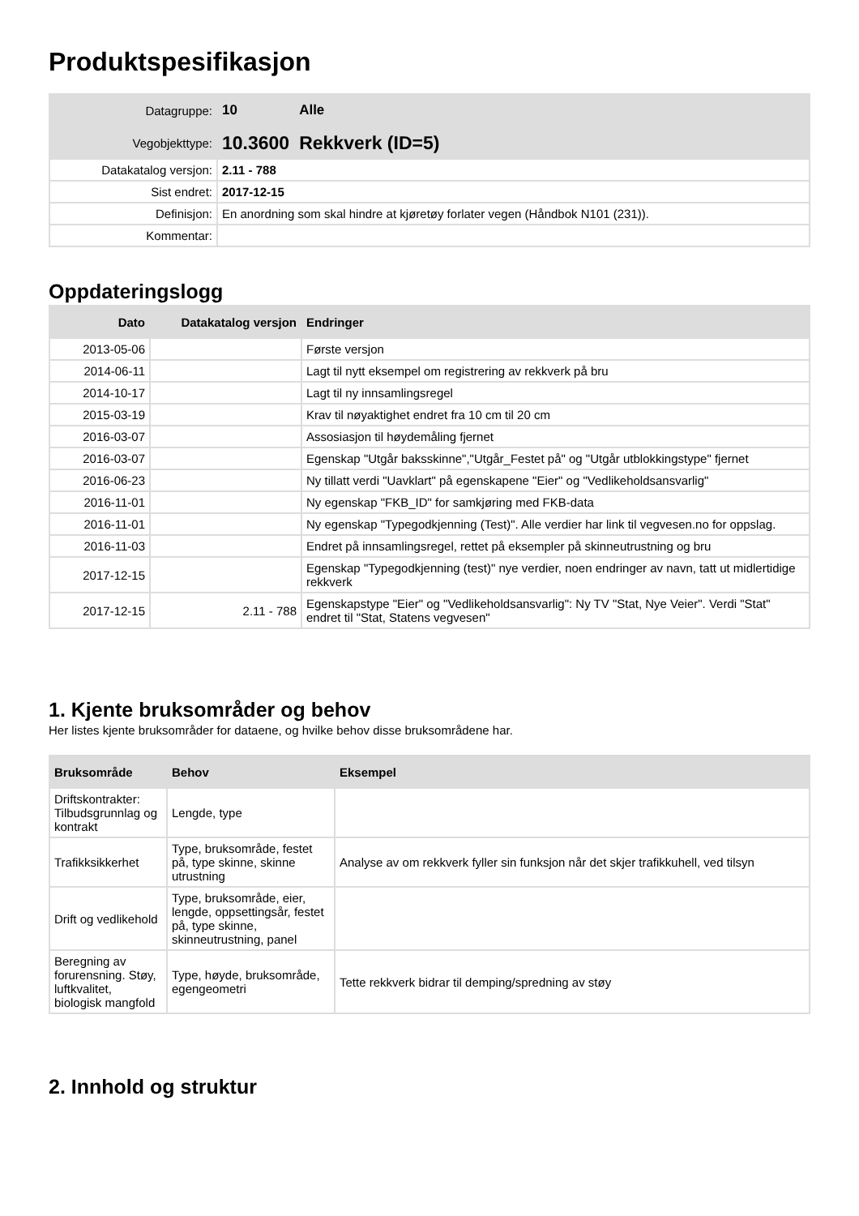Produktspesifikasjon
| Datagruppe: | 10 | Alle |
| Vegobjekttype: | 10.3600 | Rekkverk (ID=5) |
| Datakatalog versjon: | 2.11 - 788 | |
| Sist endret: | 2017-12-15 | |
| Definisjon: | En anordning som skal hindre at kjøretøy forlater vegen (Håndbok N101 (231)). | |
| Kommentar: | | |
Oppdateringslogg
| Dato | Datakatalog versjon | Endringer |
| --- | --- | --- |
| 2013-05-06 | | Første versjon |
| 2014-06-11 | | Lagt til nytt eksempel om registrering av rekkverk på bru |
| 2014-10-17 | | Lagt til ny innsamlingsregel |
| 2015-03-19 | | Krav til nøyaktighet endret fra 10 cm til 20 cm |
| 2016-03-07 | | Assosiasjon til høydemåling fjernet |
| 2016-03-07 | | Egenskap "Utgår baksskinne","Utgår_Festet på" og "Utgår utblokkingstype" fjernet |
| 2016-06-23 | | Ny tillatt verdi "Uavklart" på egenskapene "Eier" og "Vedlikeholdsansvarlig" |
| 2016-11-01 | | Ny egenskap "FKB_ID" for samkjøring med FKB-data |
| 2016-11-01 | | Ny egenskap "Typegodkjenning (Test)". Alle verdier har link til vegvesen.no for oppslag. |
| 2016-11-03 | | Endret på innsamlingsregel, rettet på eksempler på skinneutrustning og bru |
| 2017-12-15 | | Egenskap "Typegodkjenning (test)" nye verdier, noen endringer av navn, tatt ut midlertidige rekkverk |
| 2017-12-15 | 2.11 - 788 | Egenskapstype "Eier" og "Vedlikeholdsansvarlig": Ny TV "Stat, Nye Veier". Verdi "Stat" endret til "Stat, Statens vegvesen" |
1. Kjente bruksområder og behov
Her listes kjente bruksområder for dataene, og hvilke behov disse bruksområdene har.
| Bruksområde | Behov | Eksempel |
| --- | --- | --- |
| Driftskontrakter: Tilbudsgrunnlag og kontrakt | Lengde, type | |
| Trafikksikkerhet | Type, bruksområde, festet på, type skinne, skinne utrustning | Analyse av om rekkverk fyller sin funksjon når det skjer trafikkuhell, ved tilsyn |
| Drift og vedlikehold | Type, bruksområde, eier, lengde, oppsettingsår, festet på, type skinne, skinneutrustning, panel | |
| Beregning av forurensning. Støy, luftkvalitet, biologisk mangfold | Type, høyde, bruksområde, egengeometri | Tette rekkverk bidrar til demping/spredning av støy |
2. Innhold og struktur